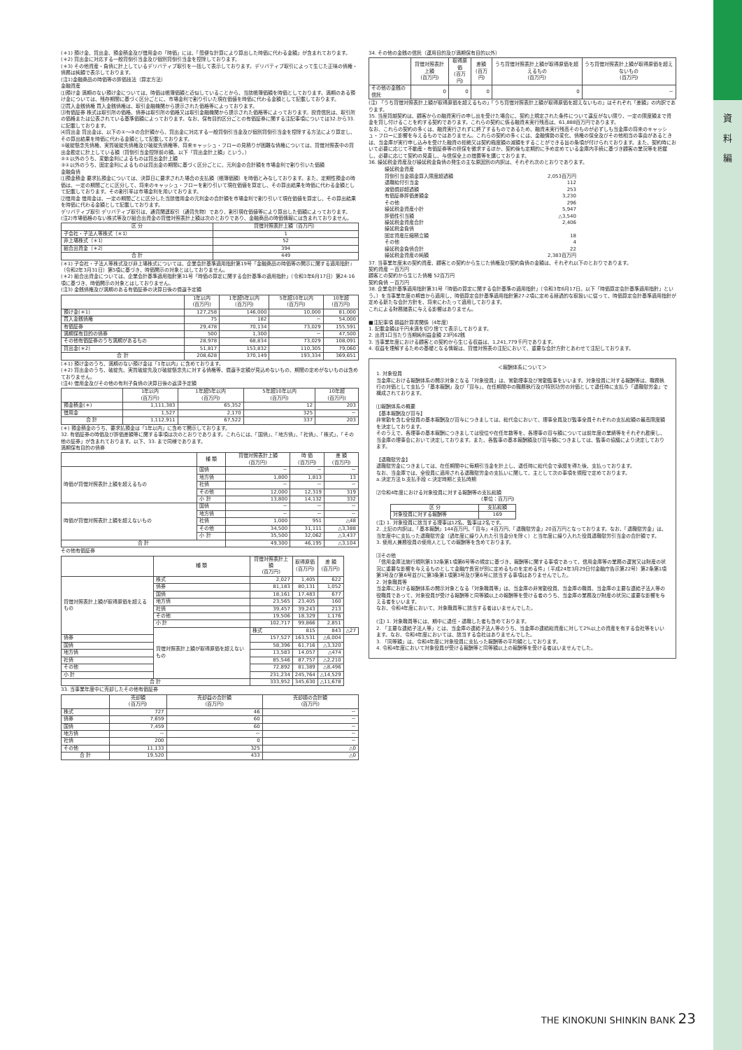資
料
編
(＊1) 預け金、貸出金、預金積金及び借用金の「時価」には、「簡便な計算により算出した時価に代わる金額」が含まれております。
(＊2) 貸出金に対応する一般貸倒引当金及び個別貸倒引当金を控除しております。
(＊3) その他資産・負債に計上しているデリバティブ取引を一括して表示しております。デリバティブ取引によって生じた正味の債権・債務は純額で表示しております。
(注1)金融商品の時価等の評価技法（算定方法）
金融資産
⑴預け金 満期のない預け金については、時価は帳簿価額と近似していることから、当該帳簿価額を時価としております。満期のある預け金については、残存期間に基づく区分ごとに、市場金利で割り引いた現在価値を時価に代わる金額として記載しております。
⑵買入金銭債権 買入金銭債権は、取引金融機関から提示された価格等によっております。
⑶有価証券 株式は取引所の価格、債券は取引所の価格又は取引金融機関から提示された価格等によっております。投資信託は、取引所の価格または公表されている基準価額によっております。なお、保有目的区分ごとの有価証券に関する注記事項については32.から33.に記載しております。
⑷貸出金 貸出金は、以下の①～③の合計額から、貸出金に対応する一般貸倒引当金及び個別貸倒引当金を控除する方法により算定し、その算出結果を時価に代わる金額として記載しております。
①破綻懸念先債権、実質破綻先債権及び破綻先債権等、将来キャッシュ・フローの見積りが困難な債権については、貸借対照表中の貸出金勘定に計上している額（貸倒引当金控除前の額。以下「貸出金計上額」という。）
②①以外のうち、変動金利によるものは貸出金計上額
③①以外のうち、固定金利によるものは貸出金の期間に基づく区分ごとに、元利金の合計額を市場金利で割り引いた価額
金融負債
⑴預金積金 要求払預金については、決算日に要求された場合の支払額（帳簿価額）を時価とみなしております。また、定期性預金の時価は、一定の期間ごとに区分して、将来のキャッシュ・フローを割り引いて現在価値を算定し、その算出結果を時価に代わる金額として記載しております。その割引率は市場金利を用いております。
⑵借用金 借用金は、一定の期間ごとに区分した当該借用金の元利金の合計額を市場金利で割り引いて現在価値を算定し、その算出結果を時価に代わる金額として記載しております。
デリバティブ取引 デリバティブ取引は、通貨関連取引（通貨先物）であり、割引現在価値等により算出した価額によっております。
(注2)市場価格のない株式等及び組合出資金の貸借対照表計上額は次のとおりであり、金融商品の時価情報には含まれておりません。
| 区 分 | 貸借対照表計上額（百万円） |
| --- | --- |
| 子会社・子法人等株式（＊1） | 1 |
| 非上場株式（＊1） | 52 |
| 組合出資金（＊2） | 394 |
| 合 計 | 449 |
(＊1) 子会社・子法人等株式及び非上場株式については、企業会計基準適用指針第19号「金融商品の時価等の開示に関する適用指針」（令和2年3月31日）第5項に基づき、時価開示の対象とはしておりません。
(＊2) 組合出資金については、企業会計基準適用指針第31号「時価の算定に関する会計基準の適用指針」（令和3年6月17日）第24-16項に基づき、時価開示の対象とはしておりません。
(注3) 金銭債権及び満期のある有価証券の決算日後の償還予定額
| | 1年以内 (百万円) | 1年超5年以内 (百万円) | 5年超10年以内 (百万円) | 10年超 (百万円) |
| --- | --- | --- | --- | --- |
| 預け金(＊1) | 127,258 | 146,000 | 10,000 | 81,000 |
| 買入金銭債権 | 75 | 182 | － | 54,000 |
| 有価証券 | 29,478 | 70,134 | 73,029 | 155,591 |
| 満期保有目的の債券 | 500 | 1,300 | － | 47,500 |
| その他有価証券のうち満期があるもの | 28,978 | 68,834 | 73,029 | 108,091 |
| 貸出金(＊2) | 51,817 | 153,832 | 110,305 | 79,060 |
| 合 計 | 208,628 | 370,149 | 193,334 | 369,651 |
(＊1) 預け金のうち、満期のない預け金は「1年以内」に含めております。
(＊2) 貸出金のうち、破綻先、実質破綻先及び破綻懸念先に対する債権等、償還予定額が見込めないもの、期間の定めがないものは含めておりません。
(注4) 借用金及びその他の有利子負債の決算日後の返済予定額
| | 1年以内 (百万円) | 1年超5年以内 (百万円) | 5年超10年以内 (百万円) | 10年超 (百万円) |
| --- | --- | --- | --- | --- |
| 預金積金(＊) | 1,111,383 | 65,352 | 12 | 203 |
| 借用金 | 1,527 | 2,170 | 325 | － |
| 合 計 | 1,112,911 | 67,522 | 337 | 203 |
(＊) 預金積金のうち、要求払預金は「1年以内」に含めて開示しております。
32. 有価証券の時価及び評価差額等に関する事項は次のとおりであります。これらには、「国債」、「地方債」、「社債」、「株式」、「その他の証券」が含まれております。以下、33. まで同様であります。
満期保有目的の債券
| | 種 類 | 貸借対照表計上額 (百万円) | 時 価 (百万円) | 差 額 (百万円) |
| --- | --- | --- | --- | --- |
| 時価が貸借対照表計上額を超えるもの | 国債 | － | － | － |
| | 地方債 | 1,800 | 1,813 | 13 |
| | 社債 | － | － | － |
| | その他 | 12,000 | 12,319 | 319 |
| | 小 計 | 13,800 | 14,132 | 332 |
| 時価が貸借対照表計上額を超えないもの | 国債 | － | － | － |
| | 地方債 | － | － | － |
| | 社債 | 1,000 | 951 | △48 |
| | その他 | 34,500 | 31,111 | △3,388 |
| | 小 計 | 35,500 | 32,062 | △3,437 |
| 合 計 | | 49,300 | 46,195 | △3,104 |
その他有価証券
| | 種 類 | 貸借対照表計上額 (百万円) | 取得原価 (百万円) | 差 額 (百万円) | |
| --- | --- | --- | --- | --- | --- |
| 貸借対照表計上額が取得原価を超えるもの | 株式 | 2,027 | 1,405 | 622 | |
| | 債券 | 81,183 | 80,131 | 1,052 | |
| | 国債 | 18,161 | 17,483 | 677 | |
| | 地方債 | 23,565 | 23,405 | 160 | |
| | 社債 | 39,457 | 39,243 | 213 | |
| | その他 | 19,506 | 18,329 | 1,176 | |
| | 小 計 | 102,717 | 99,866 | 2,851 | |
| | 貸借対照表計上額が取得原価を超えないもの | 株式 | 815 | 843 | △27 |
| 債券 | | 157,527 | 163,531 | △6,004 | |
| 国債 | | 58,396 | 61,716 | △3,320 | |
| 地方債 | | 13,583 | 14,057 | △474 | |
| 社債 | | 85,546 | 87,757 | △2,210 | |
| その他 | | 72,892 | 81,389 | △8,496 | |
| 小 計 | | 231,234 | 245,764 | △14,529 | |
| 合 計 | | 333,952 | 345,630 | △11,678 | |
33. 当事業年度中に売却したその他有価証券
| | 売却額 (百万円) | 売却益の合計額 (百万円) | 売却損の合計額 (百万円) |
| --- | --- | --- | --- |
| 株式 | 727 | 46 | － |
| 債券 | 7,659 | 60 | － |
| 国債 | 7,459 | 60 | － |
| 地方債 | － | － | － |
| 社債 | 200 | 0 | － |
| その他 | 11,133 | 325 | △0 |
| 合 計 | 19,520 | 433 | △0 |
34. その他の金銭の信託（運用目的及び満期保有目的以外）
| | 貸借対照表計上額 (百万円) | 取得原価 (百万円) | 差額 (百万円) | うち貸借対照表計上額が取得原価を超えるもの (百万円) | うち貸借対照表計上額が取得原価を超えないもの (百万円) |
| --- | --- | --- | --- | --- | --- |
| その他の金銭の信託 | 0 | 0 | 0 | 0 | － |
(注) 「うち貸借対照表計上額が取得原価を超えるもの」「うち貸借対照表計上額が取得原価を超えないもの」はそれぞれ「差額」の内訳であります。
35. 当座貸越契約は、顧客からの融資実行の申し出を受けた場合に、契約上規定された条件について違反がない限り、一定の限度額まで資金を貸し付けることを約する契約であります。これらの契約に係る融資未実行残高は、61,888百万円であります。
なお、これらの契約の多くは、融資実行されずに終了するものであるため、融資未実行残高そのものが必ずしも当金庫の将来のキャッシュ・フローに影響を与えるものではありません。これらの契約の多くには、金融情勢の変化、債権の保全及びその他相当の事由があるときは、当金庫が実行申し込みを受けた融資の拒絶又は契約極度額の減額をすることができる旨の条項が付けられております。また、契約時において必要に応じて不動産・有価証券等の担保を徴求するほか、契約後も定期的に予め定めている金庫内手続に基づき顧客の業況等を把握し、必要に応じて契約の見直し、与信保全上の措置等を講じております。
36. 繰延税金資産及び繰延税金負債の発生の主な原因別の内訳は、それぞれ次のとおりであります。
| 繰延税金資産 | |
| 貸倒引当金損金算入限度超過額 | 2,053百万円 |
| 退職給付引当金 | 112 |
| 減価償却超過額 | 253 |
| 有価証券評価差額金 | 3,230 |
| その他 | 296 |
| 繰延税金資産小計 | 5,947 |
| 評価性引当額 | △3,540 |
| 繰延税金資産合計 | 2,406 |
| 繰延税金負債 | |
| 固定資産圧縮積立額 | 18 |
| その他 | 4 |
| 繰延税金負債合計 | 22 |
| 繰延税金資産の純額 | 2,383百万円 |
37. 当事業年度末の契約資産、顧客との契約から生じた債権及び契約負債の金額は、それぞれ以下のとおりであります。
契約資産 －百万円
顧客との契約から生じた債権 52百万円
契約負債 －百万円
38. 企業会計基準適用指針第31号「時価の算定に関する会計基準の適用指針」（令和3年6月17日。以下「時価算定会計基準適用指針」という。）を当事業年度の期首から適用し、時価算定会計基準適用指針第27-2項に定める経過的な取扱いに従って、時価算定会計基準適用指針が定める新たな会計方針を、将来にわたって適用しております。
これによる財務諸表に与える影響はありません。
■注記事項 損益計算書関係（4年度）
1. 記載金額は千円未満を切り捨てて表示しております。
2. 出資1口当たり当期純利益金額 23円62銭
3. 当事業年度における顧客との契約から生じる収益は、1,241,779千円であります。
4. 収益を理解するための基礎となる情報は、貸借対照表の注記において、重要な会計方針とあわせて注記しております。
＜報酬体系について＞
1. 対象役員
当金庫における報酬体系の開示対象となる「対象役員」は、常勤理事及び常勤監事をいいます。対象役員に対する報酬等は、職務執行の対価として支払う「基本報酬」及び「賞与」、在任期間中の職務執行及び特別功労の対価として退任時に支払う「退職慰労金」で構成されております。
⑴報酬体系の概要
【基本報酬及び賞与】
非常勤を含む全役員の基本報酬及び賞与につきましては、総代会において、理事全員及び監事全員それぞれの支払総額の最高限度額を決定しております。
そのうえで、各理事の基本報酬につきましては役位や在任年数等を、各理事の賞与額については前年度の業績等をそれぞれ勘案し、当金庫の理事会において決定しております。また、各監事の基本報酬額及び賞与額につきましては、監事の協議により決定しております。
【退職慰労金】
退職慰労金につきましては、在任期間中に毎期引当金を計上し、退任時に総代会で承認を得た後、支払っております。
なお、当金庫では、全役員に適用される退職慰労金の支払いに関して、主として次の事項を規程で定めております。
a.決定方法 b.支払手段 c.決定時期と支払時期
⑵令和4年度における対象役員に対する報酬等の支払総額
(単位：百万円)
| 区 分 | 支払総額 |
| --- | --- |
| 対象役員に対する報酬等 | 169 |
(注) 1. 対象役員に該当する理事は12名、監事は2名です。
2. 上記の内訳は、「基本報酬」144百万円、「賞与」4百万円、「退職慰労金」20百万円となっております。なお、「退職慰労金」は、当年度中に支払った退職慰労金（過年度に繰り入れた引当金分を除く）と当年度に繰り入れた役員退職慰労引当金の合計額です。
3. 使用人兼務役員の使用人としての報酬等を含めております。
⑶その他
「信用金庫法施行規則第132条第1項第6号等の規定に基づき、報酬等に関する事項であって、信用金庫等の業務の運営又は財産の状況に重要な影響を与えるものとして金融庁長官が別に定めるものを定める件」（平成24年3月29日付金融庁告示第22号）第2条第1項第3号及び第6号並びに第3条第1項第3号及び第6号に該当する事項はありませんでした。
2. 対象職員等
当金庫における報酬体系の開示対象となる「対象職員等」は、当金庫の非常勤役員、当金庫の職員、当金庫の主要な連結子法人等の役職員であって、対象役員が受ける報酬等と同等額以上の報酬等を受ける者のうち、当金庫の業務及び財産の状況に重要な影響を与える者をいいます。
なお、令和4年度において、対象職員等に該当する者はいませんでした。
(注) 1. 対象職員等には、期中に退任・退職した者も含めております。
2. 「主要な連結子法人等」とは、当金庫の連結子法人等のうち、当金庫の連結総資産に対して2%以上の資産を有する会社等をいいます。なお、令和4年度においては、該当する会社はありませんでした。
3. 「同等額」は、令和4年度に対象役員に支払った報酬等の平均額としております。
4. 令和4年度において対象役員が受ける報酬等と同等額以上の報酬等を受ける者はいませんでした。
THE KINOKUNI SHINKIN BANK 23